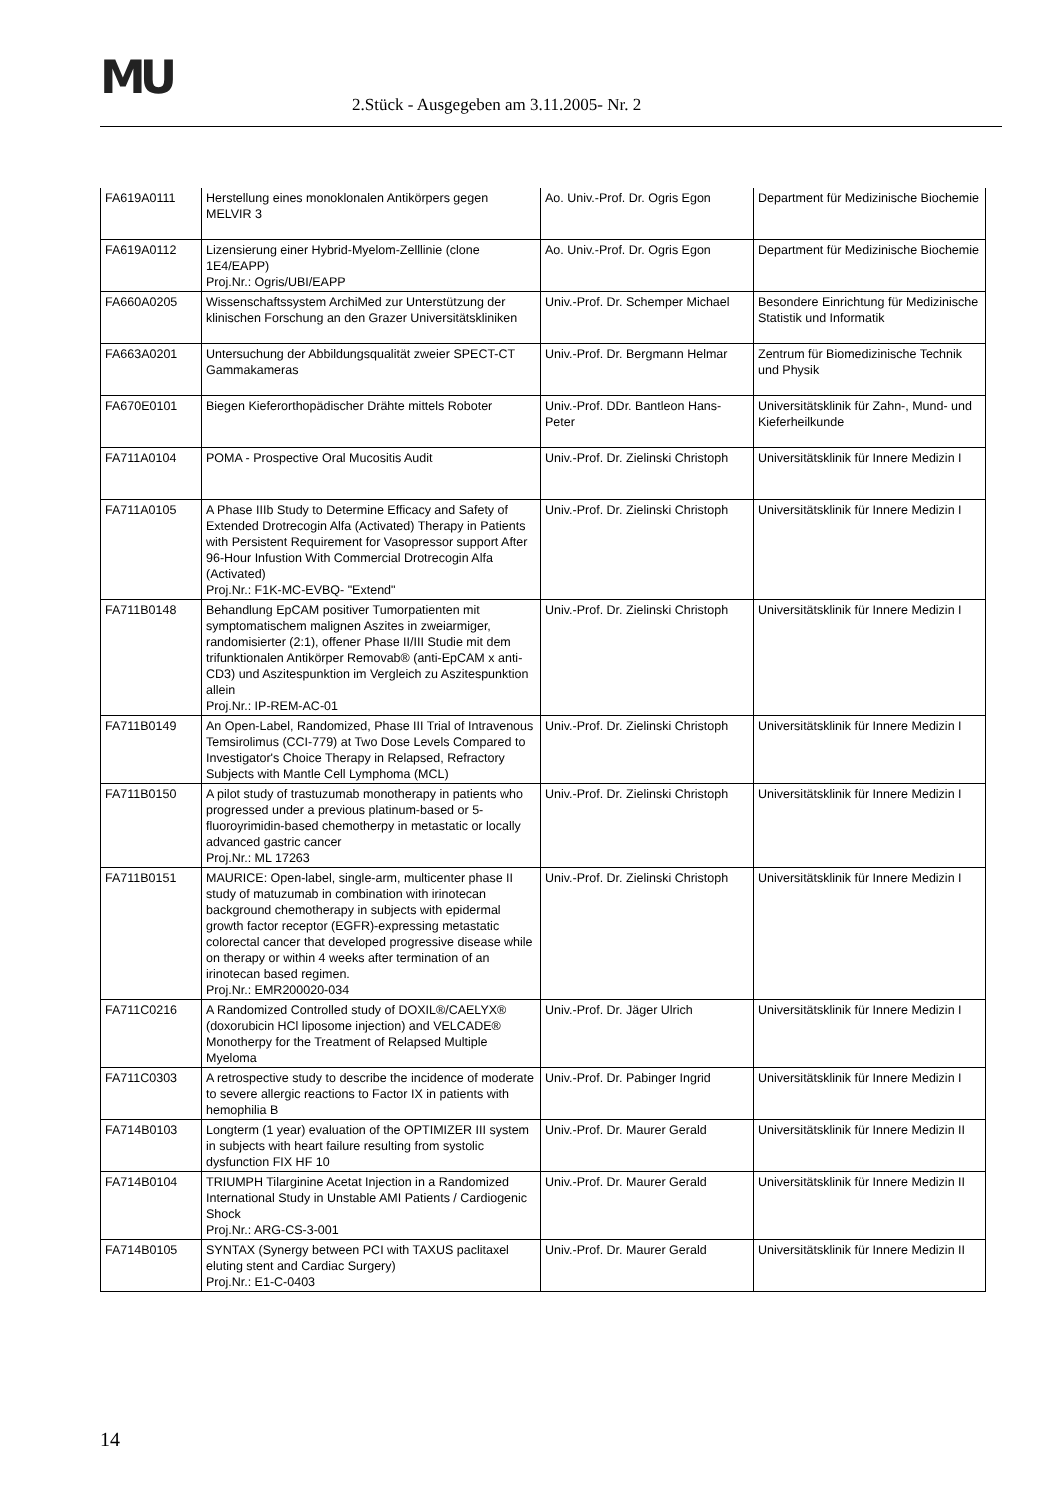MU
2.Stück - Ausgegeben am 3.11.2005- Nr. 2
| FA619A0111 | Herstellung eines monoklonalen Antikörpers gegen MELVIR 3 | Ao. Univ.-Prof. Dr. Ogris Egon | Department für Medizinische Biochemie |
| FA619A0112 | Lizensierung einer Hybrid-Myelom-Zelllinie (clone 1E4/EAPP) Proj.Nr.: Ogris/UBI/EAPP | Ao. Univ.-Prof. Dr. Ogris Egon | Department für Medizinische Biochemie |
| FA660A0205 | Wissenschaftssystem ArchiMed zur Unterstützung der klinischen Forschung an den Grazer Universitätskliniken | Univ.-Prof. Dr. Schemper Michael | Besondere Einrichtung für Medizinische Statistik und Informatik |
| FA663A0201 | Untersuchung der Abbildungsqualität zweier SPECT-CT Gammakameras | Univ.-Prof. Dr. Bergmann Helmar | Zentrum für Biomedizinische Technik und Physik |
| FA670E0101 | Biegen Kieferorthopädischer Drähte mittels Roboter | Univ.-Prof. DDr. Bantleon Hans-Peter | Universitätsklinik für Zahn-, Mund- und Kieferheilkunde |
| FA711A0104 | POMA - Prospective Oral Mucositis Audit | Univ.-Prof. Dr. Zielinski Christoph | Universitätsklinik für Innere Medizin I |
| FA711A0105 | A Phase IIIb Study to Determine Efficacy and Safety of Extended Drotrecogin Alfa (Activated) Therapy in Patients with Persistent Requirement for Vasopressor support After 96-Hour Infustion With Commercial Drotrecogin Alfa (Activated) Proj.Nr.: F1K-MC-EVBQ- "Extend" | Univ.-Prof. Dr. Zielinski Christoph | Universitätsklinik für Innere Medizin I |
| FA711B0148 | Behandlung EpCAM positiver Tumorpatienten mit symptomatischem malignen Aszites in zweiarmiger, randomisierter (2:1), offener Phase II/III Studie mit dem trifunktionalen Antikörper Removab® (anti-EpCAM x anti-CD3) und Aszitespunktion im Vergleich zu Aszitespunktion allein Proj.Nr.: IP-REM-AC-01 | Univ.-Prof. Dr. Zielinski Christoph | Universitätsklinik für Innere Medizin I |
| FA711B0149 | An Open-Label, Randomized, Phase III Trial of Intravenous Temsirolimus (CCI-779) at Two Dose Levels Compared to Investigator's Choice Therapy in Relapsed, Refractory Subjects with Mantle Cell Lymphoma (MCL) | Univ.-Prof. Dr. Zielinski Christoph | Universitätsklinik für Innere Medizin I |
| FA711B0150 | A pilot study of trastuzumab monotherapy in patients who progressed under a previous platinum-based or 5-fluoroyrimidin-based chemotherpy in metastatic or locally advanced gastric cancer Proj.Nr.: ML 17263 | Univ.-Prof. Dr. Zielinski Christoph | Universitätsklinik für Innere Medizin I |
| FA711B0151 | MAURICE: Open-label, single-arm, multicenter phase II study of matuzumab in combination with irinotecan background chemotherapy in subjects with epidermal growth factor receptor (EGFR)-expressing metastatic colorectal cancer that developed progressive disease while on therapy or within 4 weeks after termination of an irinotecan based regimen. Proj.Nr.: EMR200020-034 | Univ.-Prof. Dr. Zielinski Christoph | Universitätsklinik für Innere Medizin I |
| FA711C0216 | A Randomized Controlled study of DOXIL®/CAELYX® (doxorubicin HCl liposome injection) and VELCADE® Monotherpy for the Treatment of Relapsed Multiple Myeloma | Univ.-Prof. Dr. Jäger Ulrich | Universitätsklinik für Innere Medizin I |
| FA711C0303 | A retrospective study to describe the incidence of moderate to severe allergic reactions to Factor IX in patients with hemophilia B | Univ.-Prof. Dr. Pabinger Ingrid | Universitätsklinik für Innere Medizin I |
| FA714B0103 | Longterm (1 year) evaluation of the OPTIMIZER III system in subjects with heart failure resulting from systolic dysfunction FIX HF 10 | Univ.-Prof. Dr. Maurer Gerald | Universitätsklinik für Innere Medizin II |
| FA714B0104 | TRIUMPH Tilarginine Acetat Injection in a Randomized International Study in Unstable AMI Patients / Cardiogenic Shock Proj.Nr.: ARG-CS-3-001 | Univ.-Prof. Dr. Maurer Gerald | Universitätsklinik für Innere Medizin II |
| FA714B0105 | SYNTAX (Synergy between PCI with TAXUS paclitaxel eluting stent and Cardiac Surgery) Proj.Nr.: E1-C-0403 | Univ.-Prof. Dr. Maurer Gerald | Universitätsklinik für Innere Medizin II |
14